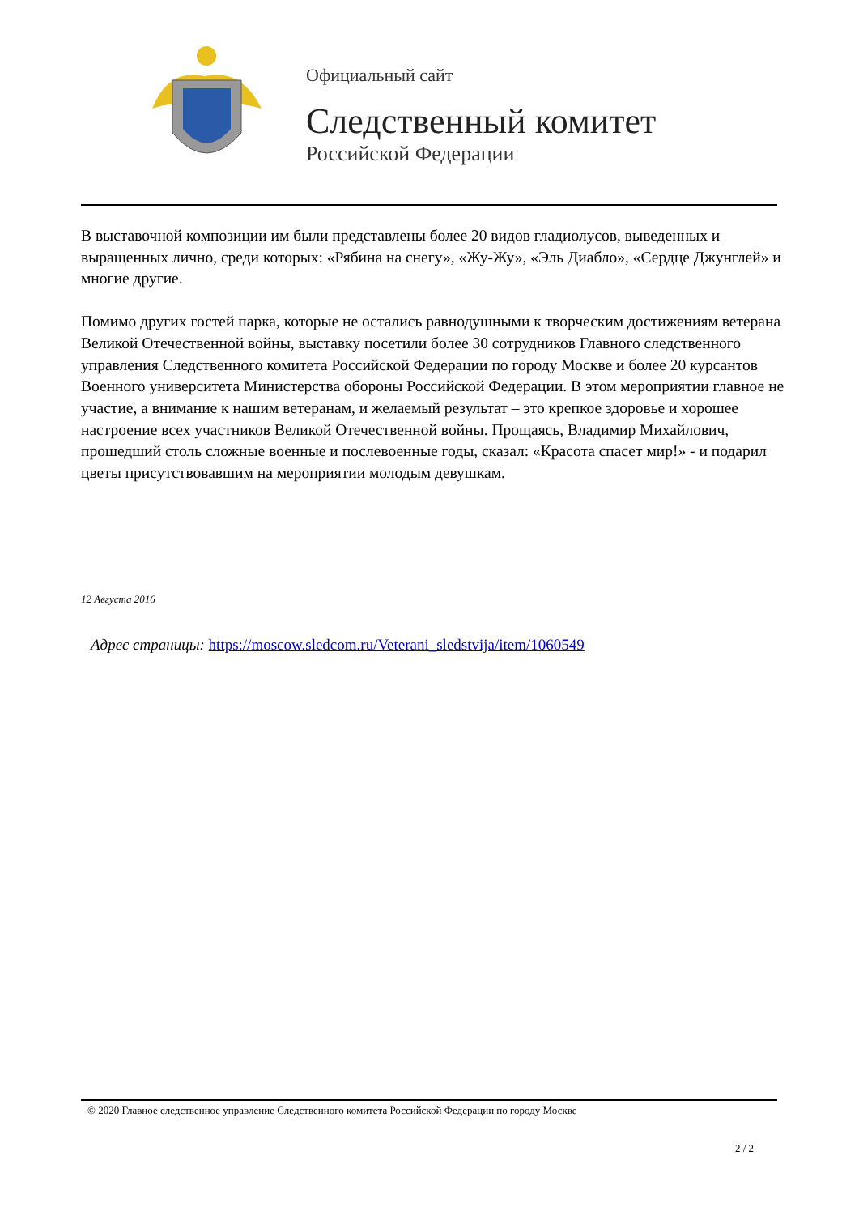Официальный сайт
Следственный комитет
Российской Федерации
В выставочной композиции им были представлены более 20 видов гладиолусов, выведенных и выращенных лично, среди которых: «Рябина на снегу», «Жу-Жу», «Эль Диабло», «Сердце Джунглей» и многие другие.
Помимо других гостей парка, которые не остались равнодушными к творческим достижениям ветерана Великой Отечественной войны, выставку посетили более 30 сотрудников Главного следственного управления Следственного комитета Российской Федерации по городу Москве и более 20 курсантов Военного университета Министерства обороны Российской Федерации. В этом мероприятии главное не участие, а внимание к нашим ветеранам, и желаемый результат – это крепкое здоровье и хорошее настроение всех участников Великой Отечественной войны. Прощаясь, Владимир Михайлович, прошедший столь сложные военные и послевоенные годы, сказал: «Красота спасет мир!» - и подарил цветы присутствовавшим на мероприятии молодым девушкам.
12 Августа 2016
Адрес страницы: https://moscow.sledcom.ru/Veterani_sledstvija/item/1060549
© 2020 Главное следственное управление Следственного комитета Российской Федерации по городу Москве
2 / 2